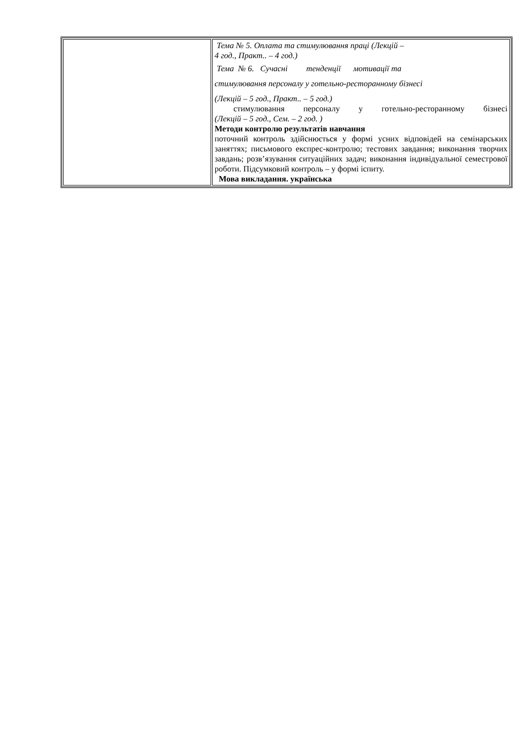| | Тема № 5. Оплата та стимулювання праці (Лекцій – 4 год., Практ.. – 4 год.) Тема № 6. Сучасні тенденції мотивації та стимулювання персоналу у готельно-ресторанному бізнесі (Лекцій – 5 год., Практ.. – 5 год.) стимулювання персоналу у готельно-ресторанному бізнесі (Лекцій – 5 год., Сем. – 2 год. ) Методи контролю результатів навчання поточний контроль здійснюється у формі усних відповідей на семінарських заняттях; письмового експрес-контролю; тестових завдання; виконання творчих завдань; розв’язування ситуаційних задач; виконання індивідуальної семестрової роботи. Підсумковий контроль – у формі іспиту. Мова викладання. українська |